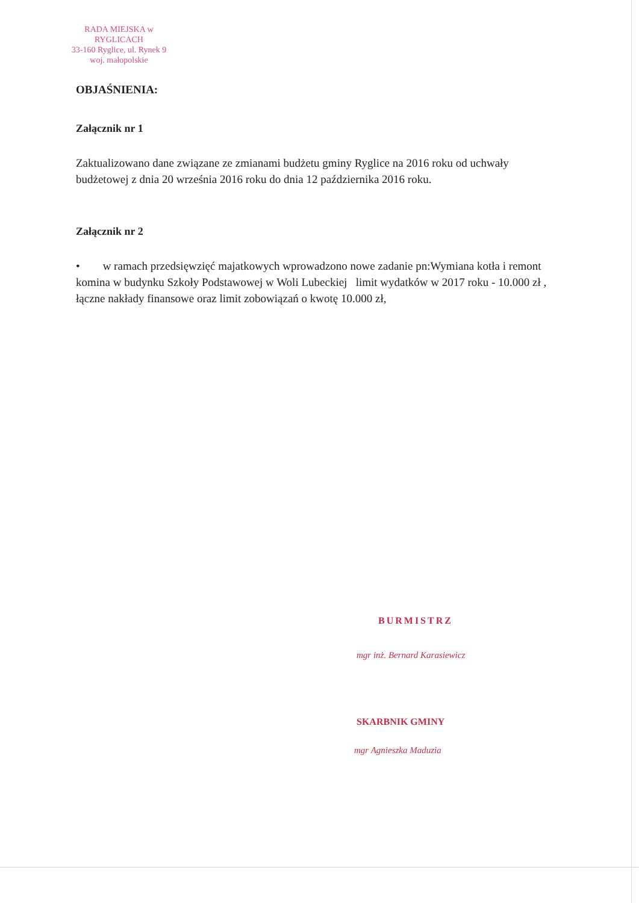RADA MIEJSKA w RYGLICACH
33-160 Ryglice, ul. Rynek 9
woj. małopolskie
OBJAŚNIENIA:
Załącznik nr 1
Zaktualizowano dane związane ze zmianami budżetu gminy Ryglice na 2016 roku od uchwały budżetowej z dnia 20 września 2016 roku do dnia 12 października 2016 roku.
Załącznik nr 2
• w ramach przedsięwzięć majatkowych wprowadzono nowe zadanie pn:Wymiana kotła i remont komina w budynku Szkoły Podstawowej w Woli Lubeckiej limit wydatków w 2017 roku - 10.000 zł , łączne nakłady finansowe oraz limit zobowiązań o kwotę 10.000 zł,
BURMISTRZ
mgr inż. Bernard Karasiewicz
SKARBNIK GMINY
mgr Agnieszka Maduzia